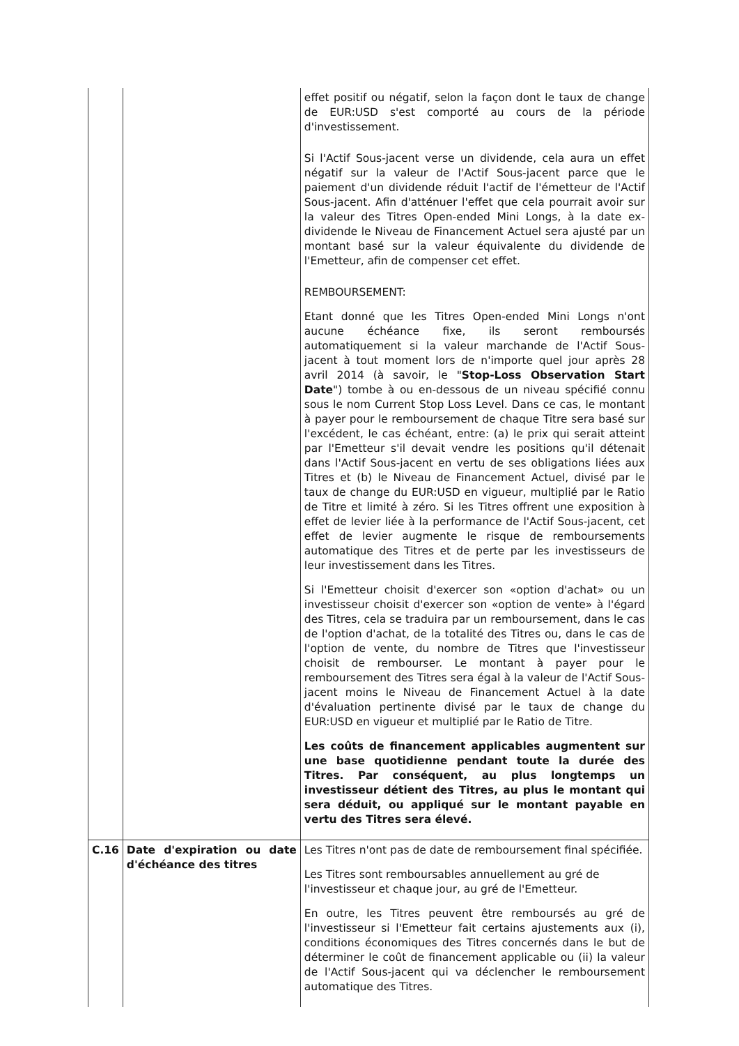| | | effet positif ou négatif, selon la façon dont le taux de change de EUR:USD s'est comporté au cours de la période d'investissement. Si l'Actif Sous-jacent verse un dividende, cela aura un effet négatif sur la valeur de l'Actif Sous-jacent parce que le paiement d'un dividende réduit l'actif de l'émetteur de l'Actif Sous-jacent. Afin d'atténuer l'effet que cela pourrait avoir sur la valeur des Titres Open-ended Mini Longs, à la date ex-dividende le Niveau de Financement Actuel sera ajusté par un montant basé sur la valeur équivalente du dividende de l'Emetteur, afin de compenser cet effet. REMBOURSEMENT: Etant donné que les Titres Open-ended Mini Longs n'ont aucune échéance fixe, ils seront remboursés automatiquement si la valeur marchande de l'Actif Sous-jacent à tout moment lors de n'importe quel jour après 28 avril 2014 (à savoir, le " Stop-Loss Observation Start Date ") tombe à ou en-dessous de un niveau spécifié connu sous le nom Current Stop Loss Level. Dans ce cas, le montant à payer pour le remboursement de chaque Titre sera basé sur l'excédent, le cas échéant, entre: (a) le prix qui serait atteint par l'Emetteur s'il devait vendre les positions qu'il détenait dans l'Actif Sous-jacent en vertu de ses obligations liées aux Titres et (b) le Niveau de Financement Actuel, divisé par le taux de change du EUR:USD en vigueur, multiplié par le Ratio de Titre et limité à zéro. Si les Titres offrent une exposition à effet de levier liée à la performance de l'Actif Sous-jacent, cet effet de levier augmente le risque de remboursements automatique des Titres et de perte par les investisseurs de leur investissement dans les Titres. Si l'Emetteur choisit d'exercer son «option d'achat» ou un investisseur choisit d'exercer son «option de vente» à l'égard des Titres, cela se traduira par un remboursement, dans le cas de l'option d'achat, de la totalité des Titres ou, dans le cas de l'option de vente, du nombre de Titres que l'investisseur choisit de rembourser. Le montant à payer pour le remboursement des Titres sera égal à la valeur de l'Actif Sous-jacent moins le Niveau de Financement Actuel à la date d'évaluation pertinente divisé par le taux de change du EUR:USD en vigueur et multiplié par le Ratio de Titre. Les coûts de financement applicables augmentent sur une base quotidienne pendant toute la durée des Titres. Par conséquent, au plus longtemps un investisseur détient des Titres, au plus le montant qui sera déduit, ou appliqué sur le montant payable en vertu des Titres sera élevé. |
| C.16 | Date d'expiration ou date d'échéance des titres | Les Titres n'ont pas de date de remboursement final spécifiée. Les Titres sont remboursables annuellement au gré de l'investisseur et chaque jour, au gré de l'Emetteur. En outre, les Titres peuvent être remboursés au gré de l'investisseur si l'Emetteur fait certains ajustements aux (i), conditions économiques des Titres concernés dans le but de déterminer le coût de financement applicable ou (ii) la valeur de l'Actif Sous-jacent qui va déclencher le remboursement automatique des Titres. |